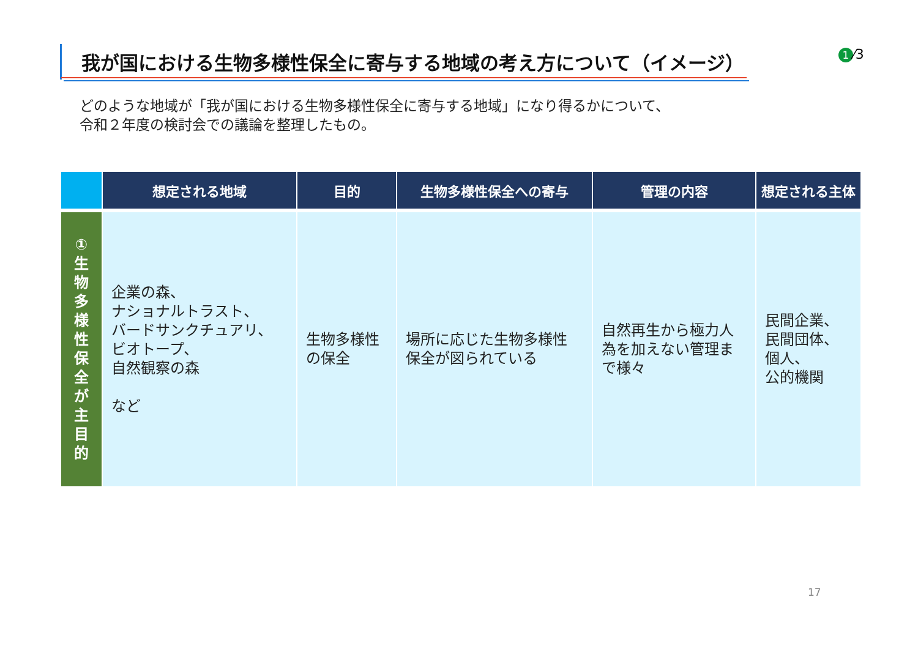我が国における生物多様性保全に寄与する地域の考え方について（イメージ） 1 ⁄3
どのような地域が「我が国における生物多様性保全に寄与する地域」になり得るかについて、
令和２年度の検討会での議論を整理したもの。
| | 想定される地域 | 目的 | 生物多様性保全への寄与 | 管理の内容 | 想定される主体 |
| --- | --- | --- | --- | --- | --- |
| ① 生 物 多 様 性 保 全 が 主 目 的 | 企業の森、 ナショナルトラスト、 バードサンクチュアリ、 ビオトープ、 自然観察の森 など | 生物多様性 の保全 | 場所に応じた生物多様性 保全が図られている | 自然再生から極力人 為を加えない管理ま で様々 | 民間企業、 民間団体、 個人、 公的機関 |
17